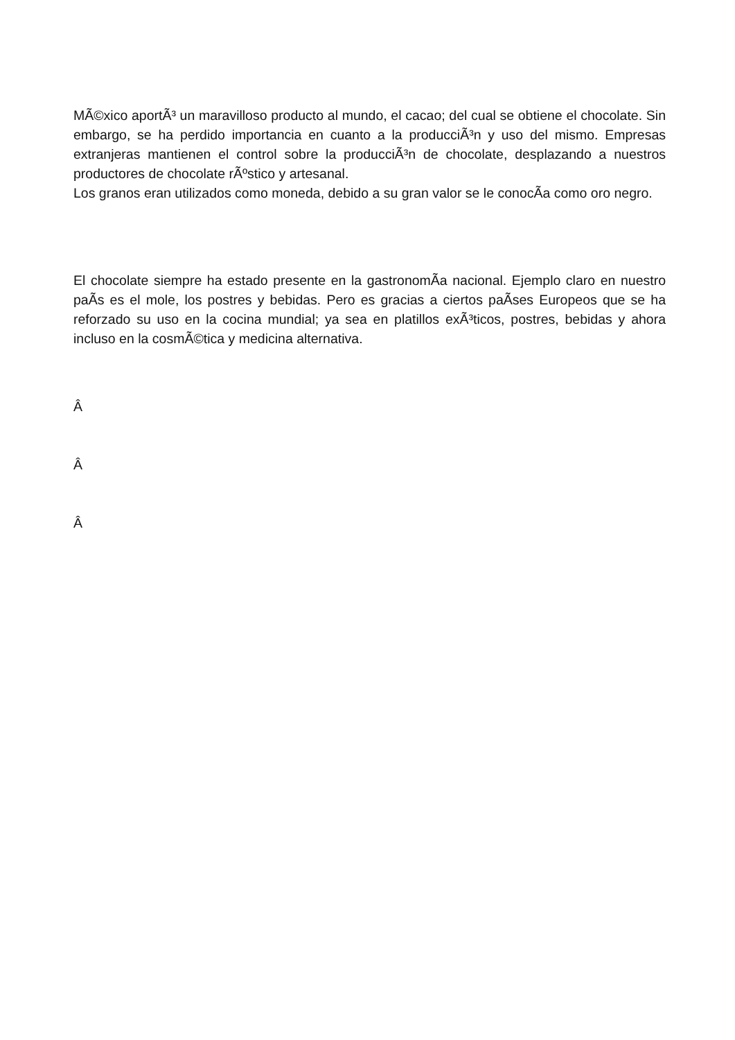MÃ©xico aportÃ³ un maravilloso producto al mundo, el cacao; del cual se obtiene el chocolate. Sin embargo, se ha perdido importancia en cuanto a la producciÃ³n y uso del mismo. Empresas extranjeras mantienen el control sobre la producciÃ³n de chocolate, desplazando a nuestros productores de chocolate rÃºstico y artesanal.
Los granos eran utilizados como moneda, debido a su gran valor se le conocÃ­a como oro negro.
El chocolate siempre ha estado presente en la gastronomÃ­a nacional. Ejemplo claro en nuestro paÃ­s es el mole, los postres y bebidas. Pero es gracias a ciertos paÃ­ses Europeos que se ha reforzado su uso en la cocina mundial; ya sea en platillos exÃ³ticos, postres, bebidas y ahora incluso en la cosmÃ©tica y medicina alternativa.
Â
Â
Â